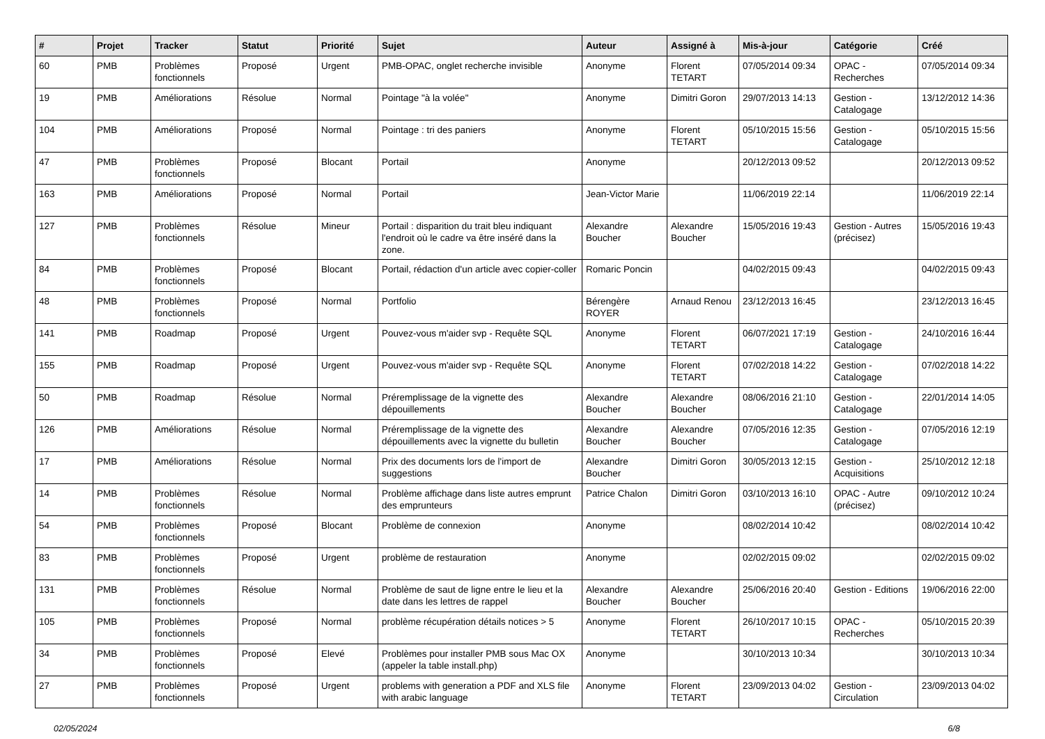| # | Projet | Tracker | Statut | Priorité | Sujet | Auteur | Assigné à | Mis-à-jour | Catégorie | Créé |
| --- | --- | --- | --- | --- | --- | --- | --- | --- | --- | --- |
| 60 | PMB | Problèmes fonctionnels | Proposé | Urgent | PMB-OPAC, onglet recherche invisible | Anonyme | Florent TETART | 07/05/2014 09:34 | OPAC - Recherches | 07/05/2014 09:34 |
| 19 | PMB | Améliorations | Résolue | Normal | Pointage "à la volée" | Anonyme | Dimitri Goron | 29/07/2013 14:13 | Gestion - Catalogage | 13/12/2012 14:36 |
| 104 | PMB | Améliorations | Proposé | Normal | Pointage : tri des paniers | Anonyme | Florent TETART | 05/10/2015 15:56 | Gestion - Catalogage | 05/10/2015 15:56 |
| 47 | PMB | Problèmes fonctionnels | Proposé | Blocant | Portail | Anonyme | | 20/12/2013 09:52 | | 20/12/2013 09:52 |
| 163 | PMB | Améliorations | Proposé | Normal | Portail | Jean-Victor Marie | | 11/06/2019 22:14 | | 11/06/2019 22:14 |
| 127 | PMB | Problèmes fonctionnels | Résolue | Mineur | Portail : disparition du trait bleu indiquant l'endroit où le cadre va être inséré dans la zone. | Alexandre Boucher | Alexandre Boucher | 15/05/2016 19:43 | Gestion - Autres (précisez) | 15/05/2016 19:43 |
| 84 | PMB | Problèmes fonctionnels | Proposé | Blocant | Portail, rédaction d'un article avec copier-coller | Romaric Poncin | | 04/02/2015 09:43 | | 04/02/2015 09:43 |
| 48 | PMB | Problèmes fonctionnels | Proposé | Normal | Portfolio | Bérengère ROYER | Arnaud Renou | 23/12/2013 16:45 | | 23/12/2013 16:45 |
| 141 | PMB | Roadmap | Proposé | Urgent | Pouvez-vous m'aider svp - Requête SQL | Anonyme | Florent TETART | 06/07/2021 17:19 | Gestion - Catalogage | 24/10/2016 16:44 |
| 155 | PMB | Roadmap | Proposé | Urgent | Pouvez-vous m'aider svp - Requête SQL | Anonyme | Florent TETART | 07/02/2018 14:22 | Gestion - Catalogage | 07/02/2018 14:22 |
| 50 | PMB | Roadmap | Résolue | Normal | Préremplissage de la vignette des dépouillements | Alexandre Boucher | Alexandre Boucher | 08/06/2016 21:10 | Gestion - Catalogage | 22/01/2014 14:05 |
| 126 | PMB | Améliorations | Résolue | Normal | Préremplissage de la vignette des dépouillements avec la vignette du bulletin | Alexandre Boucher | Alexandre Boucher | 07/05/2016 12:35 | Gestion - Catalogage | 07/05/2016 12:19 |
| 17 | PMB | Améliorations | Résolue | Normal | Prix des documents lors de l'import de suggestions | Alexandre Boucher | Dimitri Goron | 30/05/2013 12:15 | Gestion - Acquisitions | 25/10/2012 12:18 |
| 14 | PMB | Problèmes fonctionnels | Résolue | Normal | Problème affichage dans liste autres emprunt des emprunteurs | Patrice Chalon | Dimitri Goron | 03/10/2013 16:10 | OPAC - Autre (précisez) | 09/10/2012 10:24 |
| 54 | PMB | Problèmes fonctionnels | Proposé | Blocant | Problème de connexion | Anonyme | | 08/02/2014 10:42 | | 08/02/2014 10:42 |
| 83 | PMB | Problèmes fonctionnels | Proposé | Urgent | problème de restauration | Anonyme | | 02/02/2015 09:02 | | 02/02/2015 09:02 |
| 131 | PMB | Problèmes fonctionnels | Résolue | Normal | Problème de saut de ligne entre le lieu et la date dans les lettres de rappel | Alexandre Boucher | Alexandre Boucher | 25/06/2016 20:40 | Gestion - Editions | 19/06/2016 22:00 |
| 105 | PMB | Problèmes fonctionnels | Proposé | Normal | problème récupération détails notices > 5 | Anonyme | Florent TETART | 26/10/2017 10:15 | OPAC - Recherches | 05/10/2015 20:39 |
| 34 | PMB | Problèmes fonctionnels | Proposé | Elevé | Problèmes pour installer PMB sous Mac OX (appeler la table install.php) | Anonyme | | 30/10/2013 10:34 | | 30/10/2013 10:34 |
| 27 | PMB | Problèmes fonctionnels | Proposé | Urgent | problems with generation a PDF and XLS file with arabic language | Anonyme | Florent TETART | 23/09/2013 04:02 | Gestion - Circulation | 23/09/2013 04:02 |
02/05/2024 6/8